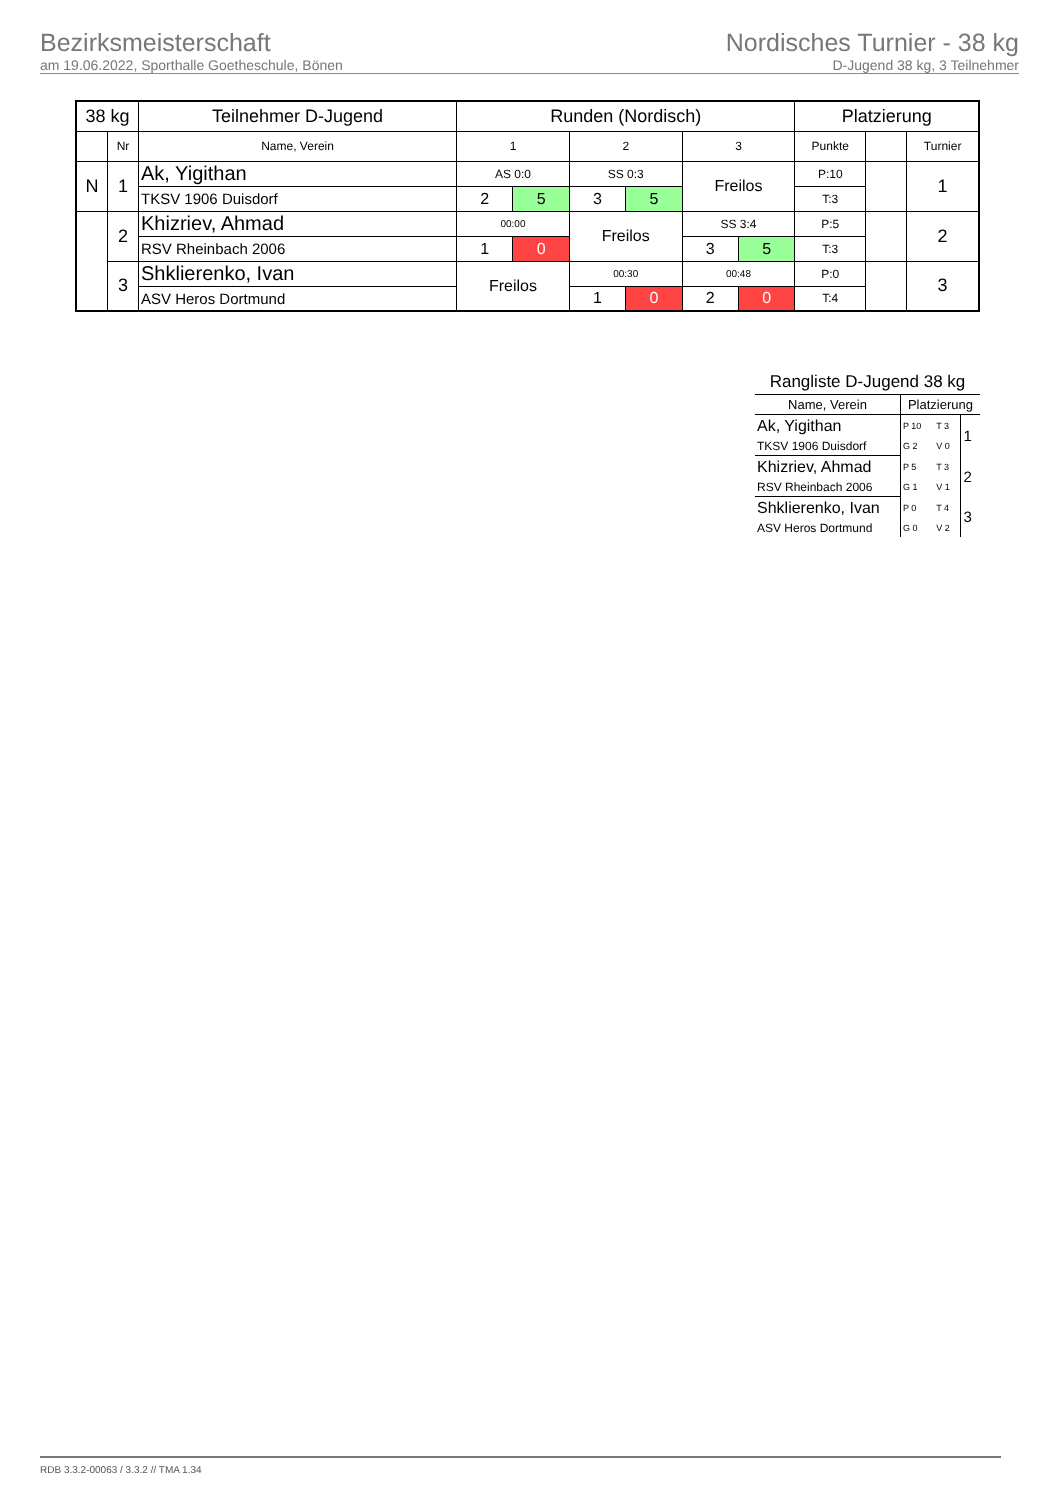Bezirksmeisterschaft
am 19.06.2022, Sporthalle Goetheschule, Bönen
Nordisches Turnier - 38 kg
D-Jugend 38 kg, 3 Teilnehmer
| 38 kg | | Teilnehmer D-Jugend | Runden (Nordisch) | | | | | | Platzierung | | |
| --- | --- | --- | --- | --- | --- | --- | --- | --- | --- | --- | --- |
| | Nr | Name, Verein | 1 | | 2 | | 3 | | Punkte | | Turnier |
| N | 1 | Ak, Yigithan | AS 0:0 | | SS 0:3 | | Freilos | | P:10 | | 1 |
| | | TKSV 1906 Duisdorf | 2 | 5 | 3 | 5 | | | T:3 | | |
| | 2 | Khizriev, Ahmad | 00:00 | | Freilos | | SS 3:4 | | P:5 | | 2 |
| | | RSV Rheinbach 2006 | 1 | 0 | | | 3 | 5 | T:3 | | |
| | 3 | Shklierenko, Ivan | Freilos | | 00:30 | | 00:48 | | P:0 | | 3 |
| | | ASV Heros Dortmund | | | 1 | 0 | 2 | 0 | T:4 | | |
| Rangliste D-Jugend 38 kg | | | |
| Name, Verein | Platzierung | | |
| Ak, Yigithan | P 10 | T 3 | 1 |
| TKSV 1906 Duisdorf | G 2 | V 0 | |
| Khizriev, Ahmad | P 5 | T 3 | 2 |
| RSV Rheinbach 2006 | G 1 | V 1 | |
| Shklierenko, Ivan | P 0 | T 4 | 3 |
| ASV Heros Dortmund | G 0 | V 2 | |
RDB 3.3.2-00063 / 3.3.2 // TMA 1.34